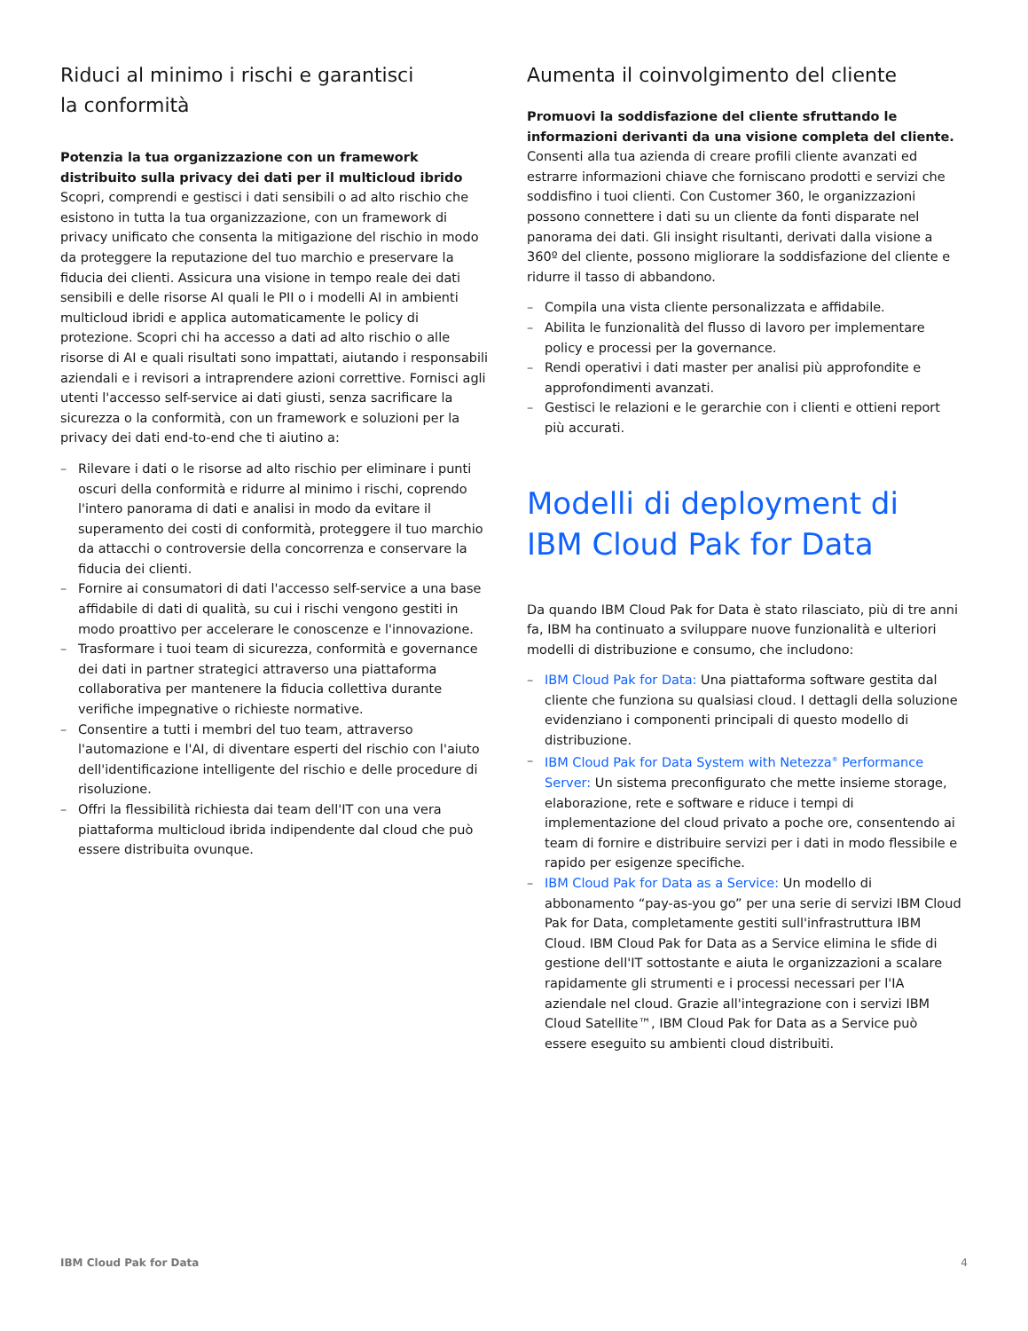Riduci al minimo i rischi e garantisci
la conformità
Potenzia la tua organizzazione con un framework distribuito sulla privacy dei dati per il multicloud ibrido
Scopri, comprendi e gestisci i dati sensibili o ad alto rischio che esistono in tutta la tua organizzazione, con un framework di privacy unificato che consenta la mitigazione del rischio in modo da proteggere la reputazione del tuo marchio e preservare la fiducia dei clienti. Assicura una visione in tempo reale dei dati sensibili e delle risorse AI quali le PII o i modelli AI in ambienti multicloud ibridi e applica automaticamente le policy di protezione. Scopri chi ha accesso a dati ad alto rischio o alle risorse di AI e quali risultati sono impattati, aiutando i responsabili aziendali e i revisori a intraprendere azioni correttive. Fornisci agli utenti l'accesso self-service ai dati giusti, senza sacrificare la sicurezza o la conformità, con un framework e soluzioni per la privacy dei dati end-to-end che ti aiutino a:
– Rilevare i dati o le risorse ad alto rischio per eliminare i punti oscuri della conformità e ridurre al minimo i rischi, coprendo l'intero panorama di dati e analisi in modo da evitare il superamento dei costi di conformità, proteggere il tuo marchio da attacchi o controversie della concorrenza e conservare la fiducia dei clienti.
– Fornire ai consumatori di dati l'accesso self-service a una base affidabile di dati di qualità, su cui i rischi vengono gestiti in modo proattivo per accelerare le conoscenze e l'innovazione.
– Trasformare i tuoi team di sicurezza, conformità e governance dei dati in partner strategici attraverso una piattaforma collaborativa per mantenere la fiducia collettiva durante verifiche impegnative o richieste normative.
– Consentire a tutti i membri del tuo team, attraverso l'automazione e l'AI, di diventare esperti del rischio con l'aiuto dell'identificazione intelligente del rischio e delle procedure di risoluzione.
– Offri la flessibilità richiesta dai team dell'IT con una vera piattaforma multicloud ibrida indipendente dal cloud che può essere distribuita ovunque.
Aumenta il coinvolgimento del cliente
Promuovi la soddisfazione del cliente sfruttando le informazioni derivanti da una visione completa del cliente.
Consenti alla tua azienda di creare profili cliente avanzati ed estrarre informazioni chiave che forniscano prodotti e servizi che soddisfino i tuoi clienti. Con Customer 360, le organizzazioni possono connettere i dati su un cliente da fonti disparate nel panorama dei dati. Gli insight risultanti, derivati dalla visione a 360º del cliente, possono migliorare la soddisfazione del cliente e ridurre il tasso di abbandono.
– Compila una vista cliente personalizzata e affidabile.
– Abilita le funzionalità del flusso di lavoro per implementare policy e processi per la governance.
– Rendi operativi i dati master per analisi più approfondite e approfondimenti avanzati.
– Gestisci le relazioni e le gerarchie con i clienti e ottieni report più accurati.
Modelli di deployment di IBM Cloud Pak for Data
Da quando IBM Cloud Pak for Data è stato rilasciato, più di tre anni fa, IBM ha continuato a sviluppare nuove funzionalità e ulteriori modelli di distribuzione e consumo, che includono:
– IBM Cloud Pak for Data: Una piattaforma software gestita dal cliente che funziona su qualsiasi cloud. I dettagli della soluzione evidenziano i componenti principali di questo modello di distribuzione.
– IBM Cloud Pak for Data System with Netezza<sup>®</sup> Performance Server: Un sistema preconfigurato che mette insieme storage, elaborazione, rete e software e riduce i tempi di implementazione del cloud privato a poche ore, consentendo ai team di fornire e distribuire servizi per i dati in modo flessibile e rapido per esigenze specifiche.
– IBM Cloud Pak for Data as a Service: Un modello di abbonamento “pay-as-you go” per una serie di servizi IBM Cloud Pak for Data, completamente gestiti sull'infrastruttura IBM Cloud. IBM Cloud Pak for Data as a Service elimina le sfide di gestione dell'IT sottostante e aiuta le organizzazioni a scalare rapidamente gli strumenti e i processi necessari per l'IA aziendale nel cloud. Grazie all'integrazione con i servizi IBM Cloud Satellite™, IBM Cloud Pak for Data as a Service può essere eseguito su ambienti cloud distribuiti.
IBM Cloud Pak for Data 4